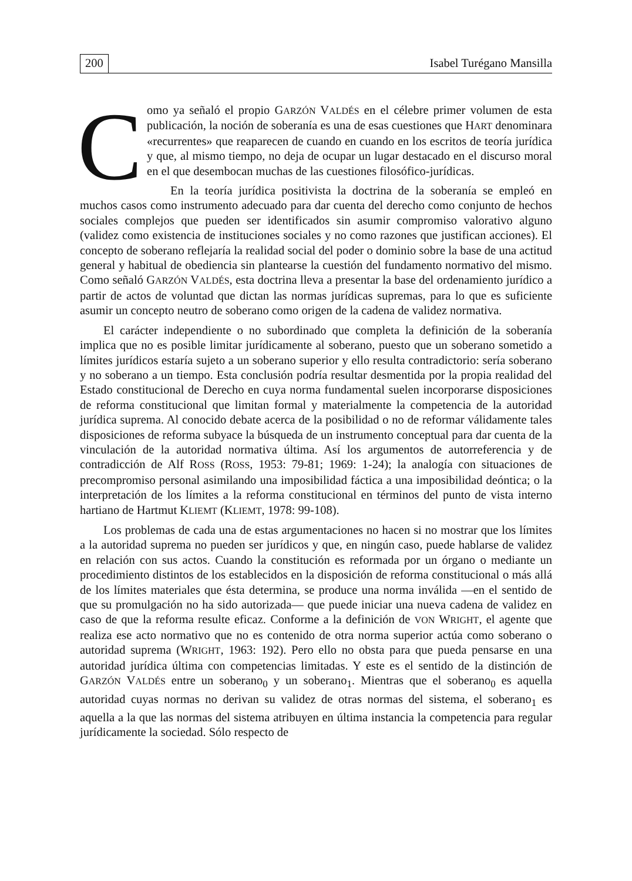200 Isabel Turégano Mansilla
Como ya señaló el propio GARZÓN VALDÉS en el célebre primer volumen de esta publicación, la noción de soberanía es una de esas cuestiones que HART denominara «recurrentes» que reaparecen de cuando en cuando en los escritos de teoría jurídica y que, al mismo tiempo, no deja de ocupar un lugar destacado en el discurso moral en el que desembocan muchas de las cuestiones filosófico-jurídicas.
En la teoría jurídica positivista la doctrina de la soberanía se empleó en muchos casos como instrumento adecuado para dar cuenta del derecho como conjunto de hechos sociales complejos que pueden ser identificados sin asumir compromiso valorativo alguno (validez como existencia de instituciones sociales y no como razones que justifican acciones). El concepto de soberano reflejaría la realidad social del poder o dominio sobre la base de una actitud general y habitual de obediencia sin plantearse la cuestión del fundamento normativo del mismo. Como señaló GARZÓN VALDÉS, esta doctrina lleva a presentar la base del ordenamiento jurídico a partir de actos de voluntad que dictan las normas jurídicas supremas, para lo que es suficiente asumir un concepto neutro de soberano como origen de la cadena de validez normativa.
El carácter independiente o no subordinado que completa la definición de la soberanía implica que no es posible limitar jurídicamente al soberano, puesto que un soberano sometido a límites jurídicos estaría sujeto a un soberano superior y ello resulta contradictorio: sería soberano y no soberano a un tiempo. Esta conclusión podría resultar desmentida por la propia realidad del Estado constitucional de Derecho en cuya norma fundamental suelen incorporarse disposiciones de reforma constitucional que limitan formal y materialmente la competencia de la autoridad jurídica suprema. Al conocido debate acerca de la posibilidad o no de reformar válidamente tales disposiciones de reforma subyace la búsqueda de un instrumento conceptual para dar cuenta de la vinculación de la autoridad normativa última. Así los argumentos de autorreferencia y de contradicción de Alf ROSS (ROSS, 1953: 79-81; 1969: 1-24); la analogía con situaciones de precompromiso personal asimilando una imposibilidad fáctica a una imposibilidad deóntica; o la interpretación de los límites a la reforma constitucional en términos del punto de vista interno hartiano de Hartmut KLIEMT (KLIEMT, 1978: 99-108).
Los problemas de cada una de estas argumentaciones no hacen si no mostrar que los límites a la autoridad suprema no pueden ser jurídicos y que, en ningún caso, puede hablarse de validez en relación con sus actos. Cuando la constitución es reformada por un órgano o mediante un procedimiento distintos de los establecidos en la disposición de reforma constitucional o más allá de los límites materiales que ésta determina, se produce una norma inválida —en el sentido de que su promulgación no ha sido autorizada— que puede iniciar una nueva cadena de validez en caso de que la reforma resulte eficaz. Conforme a la definición de VON WRIGHT, el agente que realiza ese acto normativo que no es contenido de otra norma superior actúa como soberano o autoridad suprema (WRIGHT, 1963: 192). Pero ello no obsta para que pueda pensarse en una autoridad jurídica última con competencias limitadas. Y este es el sentido de la distinción de GARZÓN VALDÉS entre un soberano<sub>0</sub> y un soberano<sub>1</sub>. Mientras que el soberano<sub>0</sub> es aquella autoridad cuyas normas no derivan su validez de otras normas del sistema, el soberano<sub>1</sub> es aquella a la que las normas del sistema atribuyen en última instancia la competencia para regular jurídicamente la sociedad. Sólo respecto de